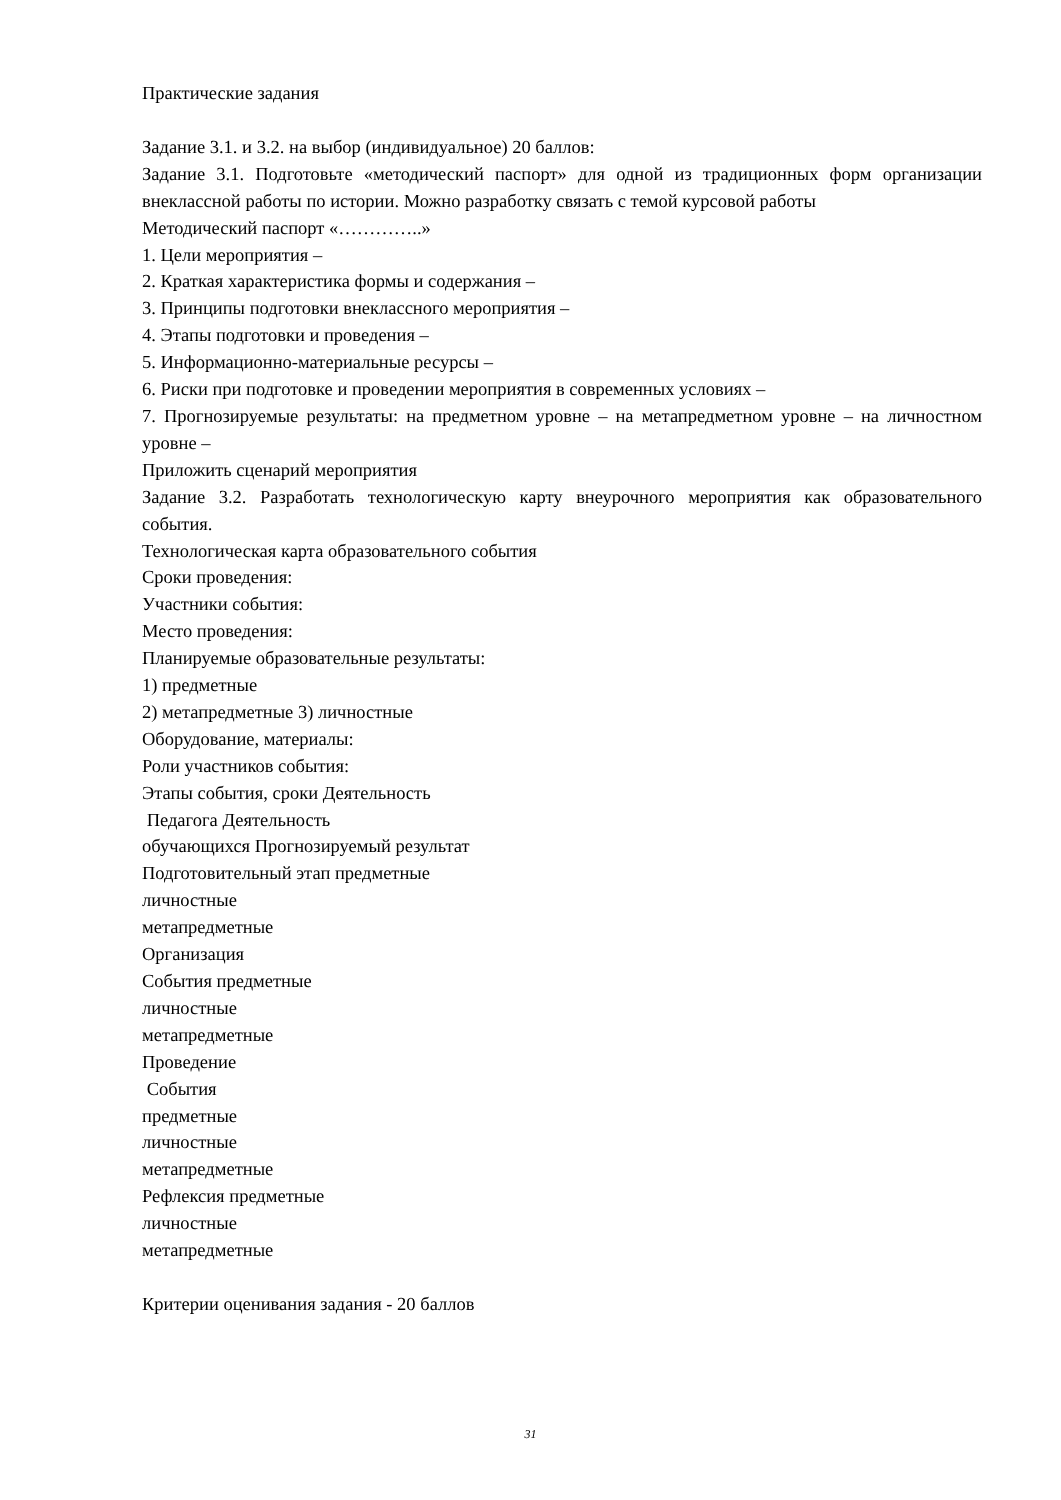Практические задания
Задание 3.1. и 3.2. на выбор (индивидуальное) 20 баллов:
Задание 3.1. Подготовьте «методический паспорт» для одной из традиционных форм организации внеклассной работы по истории. Можно разработку связать с темой курсовой работы
Методический паспорт «…………..»
1. Цели мероприятия –
2. Краткая характеристика формы и содержания –
3. Принципы подготовки внеклассного мероприятия –
4. Этапы подготовки и проведения –
5. Информационно-материальные ресурсы –
6. Риски при подготовке и проведении мероприятия в современных условиях –
7. Прогнозируемые результаты: на предметном уровне – на метапредметном уровне – на личностном уровне –
Приложить сценарий мероприятия
Задание 3.2. Разработать технологическую карту внеурочного мероприятия как образовательного события.
Технологическая карта образовательного события
Сроки проведения:
Участники события:
Место проведения:
Планируемые образовательные результаты:
1) предметные
2) метапредметные 3) личностные
Оборудование, материалы:
Роли участников события:
Этапы события, сроки Деятельность
Педагога Деятельность
обучающихся Прогнозируемый результат
Подготовительный этап предметные
личностные
метапредметные
Организация
События предметные
личностные
метапредметные
Проведение
События
предметные
личностные
метапредметные
Рефлексия предметные
личностные
метапредметные
Критерии оценивания задания - 20 баллов
31